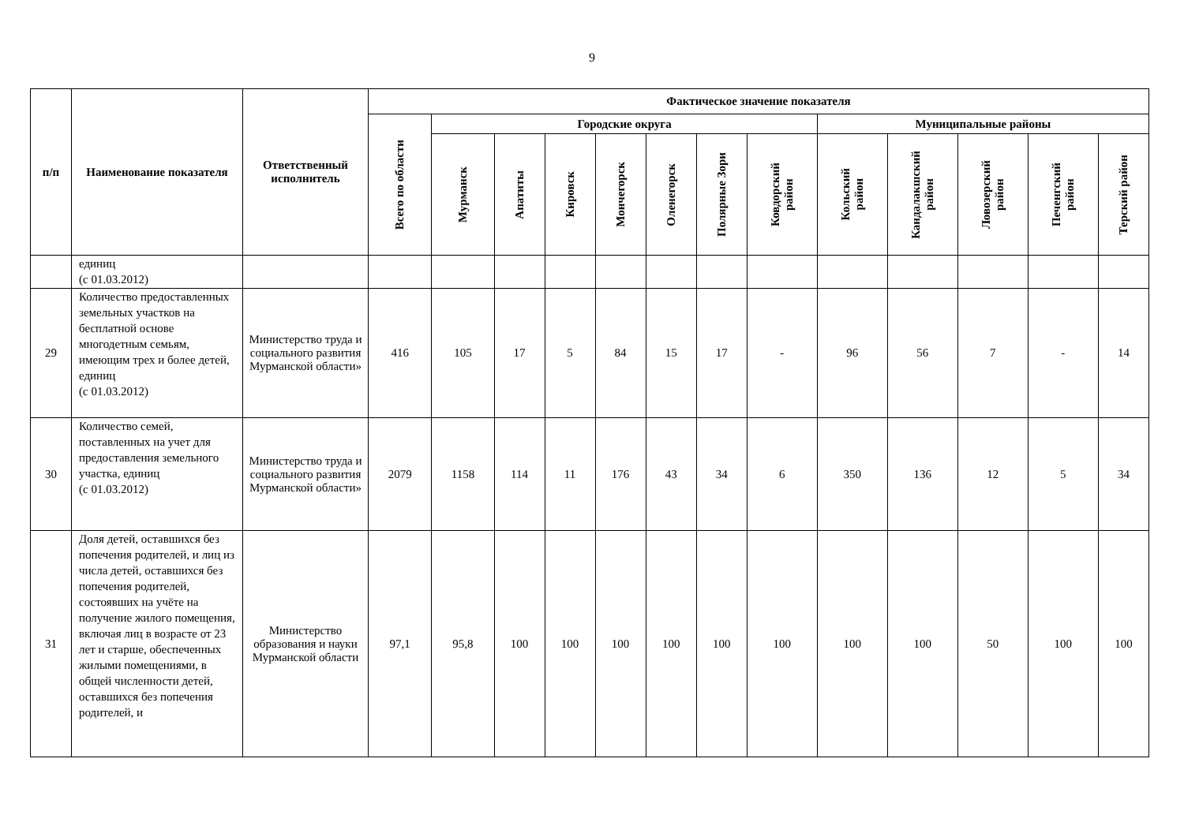9
| п/п | Наименование показателя | Ответственный исполнитель | Фактическое значение показателя | | | | | | | | | | | | |
| --- | --- | --- | --- | --- | --- | --- | --- | --- | --- | --- | --- | --- | --- | --- | --- |
| | | | Всего по области | Городские округа | | | | | | | Муниципальные районы | | | | |
| | | | | Мурманск | Апатиты | Кировск | Мончегорск | Оленегорск | Полярные Зори | Ковдорский район | Кольский район | Кандалакшский район | Ловозерский район | Печенгский район | Терский район |
| | единиц (с 01.03.2012) | | | | | | | | | | | | | | |
| 29 | Количество предоставленных земельных участков на бесплатной основе многодетным семьям, имеющим трех и более детей, единиц (с 01.03.2012) | Министерство труда и социального развития Мурманской области» | 416 | 105 | 17 | 5 | 84 | 15 | 17 | - | 96 | 56 | 7 | - | 14 |
| 30 | Количество семей, поставленных на учет для предоставления земельного участка, единиц (с 01.03.2012) | Министерство труда и социального развития Мурманской области» | 2079 | 1158 | 114 | 11 | 176 | 43 | 34 | 6 | 350 | 136 | 12 | 5 | 34 |
| 31 | Доля детей, оставшихся без попечения родителей, и лиц из числа детей, оставшихся без попечения родителей, состоявших на учёте на получение жилого помещения, включая лиц в возрасте от 23 лет и старше, обеспеченных жилыми помещениями, в общей численности детей, оставшихся без попечения родителей, и | Министерство образования и науки Мурманской области | 97,1 | 95,8 | 100 | 100 | 100 | 100 | 100 | 100 | 100 | 100 | 50 | 100 | 100 |